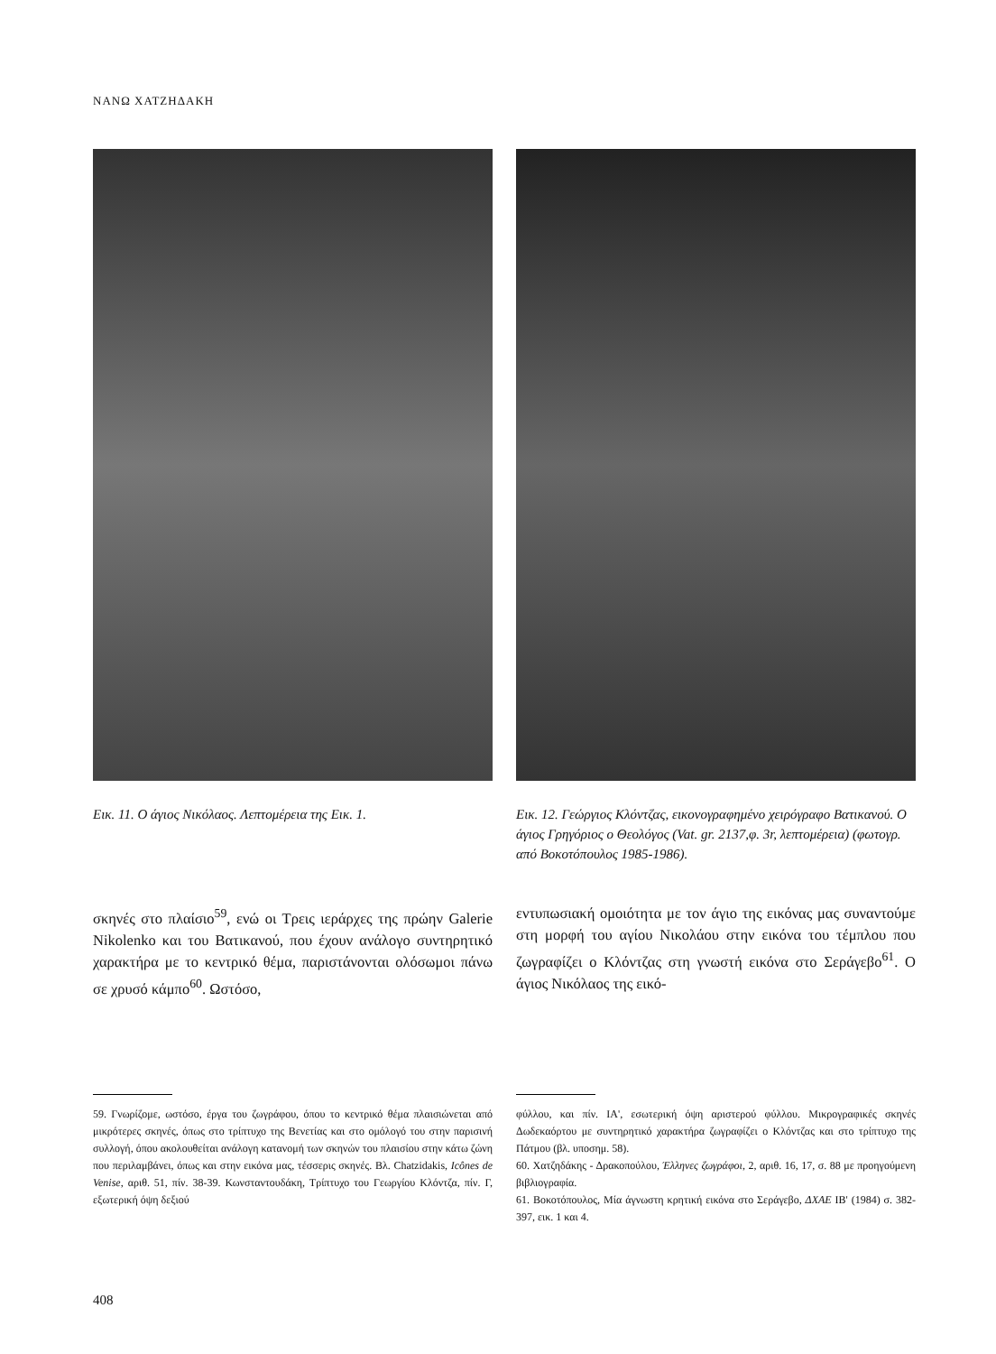ΝΑΝΩ ΧΑΤΖΗΔΑΚΗ
Εικ. 11. Ο άγιος Νικόλαος. Λεπτομέρεια της Εικ. 1.
Εικ. 12. Γεώργιος Κλόντζας, εικονογραφημένο χειρόγραφο Βατικανού. Ο άγιος Γρηγόριος ο Θεολόγος (Vat. gr. 2137,φ. 3r, λεπτομέρεια) (φωτογρ. από Βοκοτόπουλος 1985-1986).
σκηνές στο πλαίσιο<sup>59</sup>, ενώ οι Τρεις ιεράρχες της πρώην Galerie Nikolenko και του Βατικανού, που έχουν ανάλογο συντηρητικό χαρακτήρα με το κεντρικό θέμα, παριστάνονται ολόσωμοι πάνω σε χρυσό κάμπο<sup>60</sup>. Ωστόσο,
εντυπωσιακή ομοιότητα με τον άγιο της εικόνας μας συναντούμε στη μορφή του αγίου Νικολάου στην εικόνα του τέμπλου που ζωγραφίζει ο Κλόντζας στη γνωστή εικόνα στο Σεράγεβο<sup>61</sup>. Ο άγιος Νικόλαος της εικό-
59. Γνωρίζομε, ωστόσο, έργα του ζωγράφου, όπου το κεντρικό θέμα πλαισιώνεται από μικρότερες σκηνές, όπως στο τρίπτυχο της Βενετίας και στο ομόλογό του στην παρισινή συλλογή, όπου ακολουθείται ανάλογη κατανομή των σκηνών του πλαισίου στην κάτω ζώνη που περιλαμβάνει, όπως και στην εικόνα μας, τέσσερις σκηνές. Βλ. Chatzidakis, Icônes de Venise, αριθ. 51, πίν. 38-39. Κωνσταντουδάκη, Τρίπτυχο του Γεωργίου Κλόντζα, πίν. Γ, εξωτερική όψη δεξιού
φύλλου, και πίν. ΙΑ', εσωτερική όψη αριστερού φύλλου. Μικρογραφικές σκηνές Δωδεκαόρτου με συντηρητικό χαρακτήρα ζωγραφίζει ο Κλόντζας και στο τρίπτυχο της Πάτμου (βλ. υποσημ. 58).
60. Χατζηδάκης - Δρακοπούλου, Έλληνες ζωγράφοι, 2, αριθ. 16, 17, σ. 88 με προηγούμενη βιβλιογραφία.
61. Βοκοτόπουλος, Μία άγνωστη κρητική εικόνα στο Σεράγεβο, ΔΧΑΕ ΙΒ' (1984) σ. 382-397, εικ. 1 και 4.
408